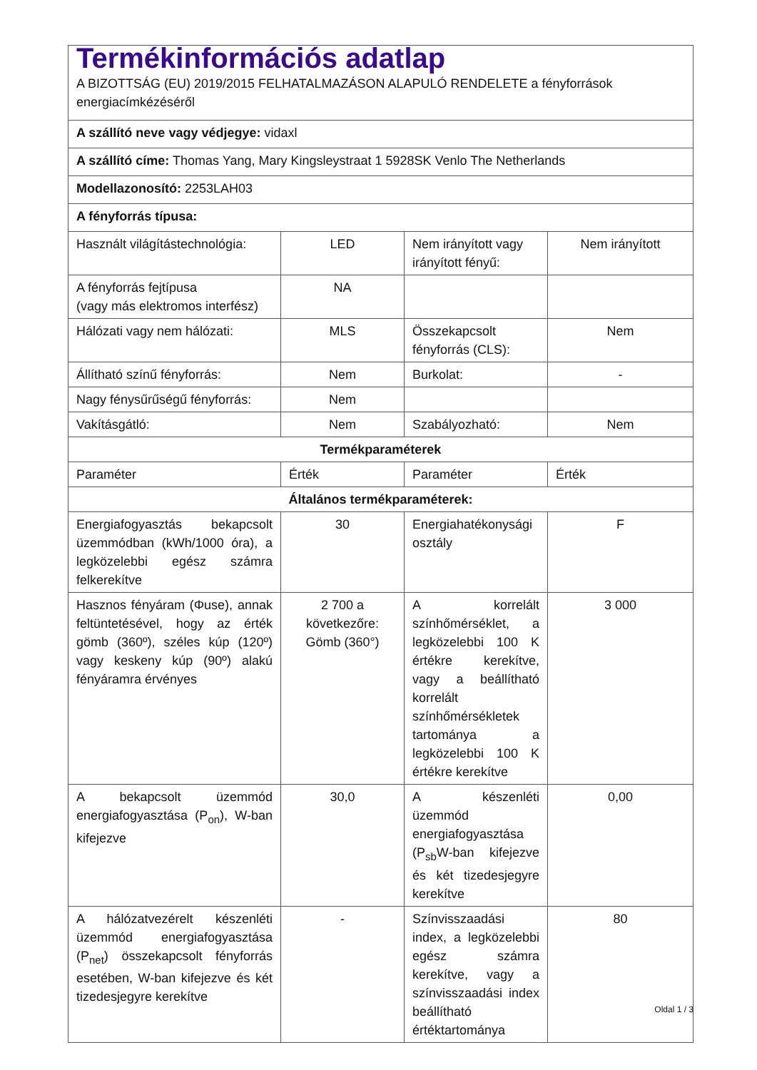| Termékinformációs adatlap A BIZOTTSÁG (EU) 2019/2015 FELHATALMAZÁSON ALAPULÓ RENDELETE a fényforrások energiacímkézéséről | | | |
| A szállító neve vagy védjegye: vidaxl | | | |
| A szállító címe: Thomas Yang, Mary Kingsleystraat 1 5928SK Venlo The Netherlands | | | |
| Modellazonosító: 2253LAH03 | | | |
| A fényforrás típusa: | | | |
| Használt világítástechnológia: | LED | Nem irányított vagy irányított fényű: | Nem irányított |
| A fényforrás fejtípusa (vagy más elektromos interfész) | NA | | |
| Hálózati vagy nem hálózati: | MLS | Összekapcsolt fényforrás (CLS): | Nem |
| Állítható színű fényforrás: | Nem | Burkolat: | - |
| Nagy fénysűrűségű fényforrás: | Nem | | |
| Vakításgátló: | Nem | Szabályozható: | Nem |
| Termékparaméterek | | | |
| Paraméter | Érték | Paraméter | Érték |
| Általános termékparaméterek: | | | |
| Energiafogyasztás bekapcsolt üzemmódban (kWh/1000 óra), a legközelebbi egész számra felkerekítve | 30 | Energiahatékonysági osztály | F |
| Hasznos fényáram (Φuse), annak feltüntetésével, hogy az érték gömb (360º), széles kúp (120º) vagy keskeny kúp (90º) alakú fényáramra érvényes | 2 700 a következőre: Gömb (360°) | A korrelált színhőmérséklet, a legközelebbi 100 K értékre kerekítve, vagy a beállítható korrelált színhőmérsékletek tartománya a legközelebbi 100 K értékre kerekítve | 3 000 |
| A bekapcsolt üzemmód energiafogyasztása (P<sub>on</sub>), W-ban kifejezve | 30,0 | A készenléti üzemmód energiafogyasztása (P<sub>sb</sub>W-ban kifejezve és két tizedesjegyre kerekítve | 0,00 |
| A hálózatvezérelt készenléti üzemmód energiafogyasztása (P<sub>net</sub>) összekapcsolt fényforrás esetében, W-ban kifejezve és két tizedesjegyre kerekítve | - | Színvisszaadási index, a legközelebbi egész számra kerekítve, vagy a színvisszaadási index beállítható értéktartománya | 80 |
Oldal 1 / 3